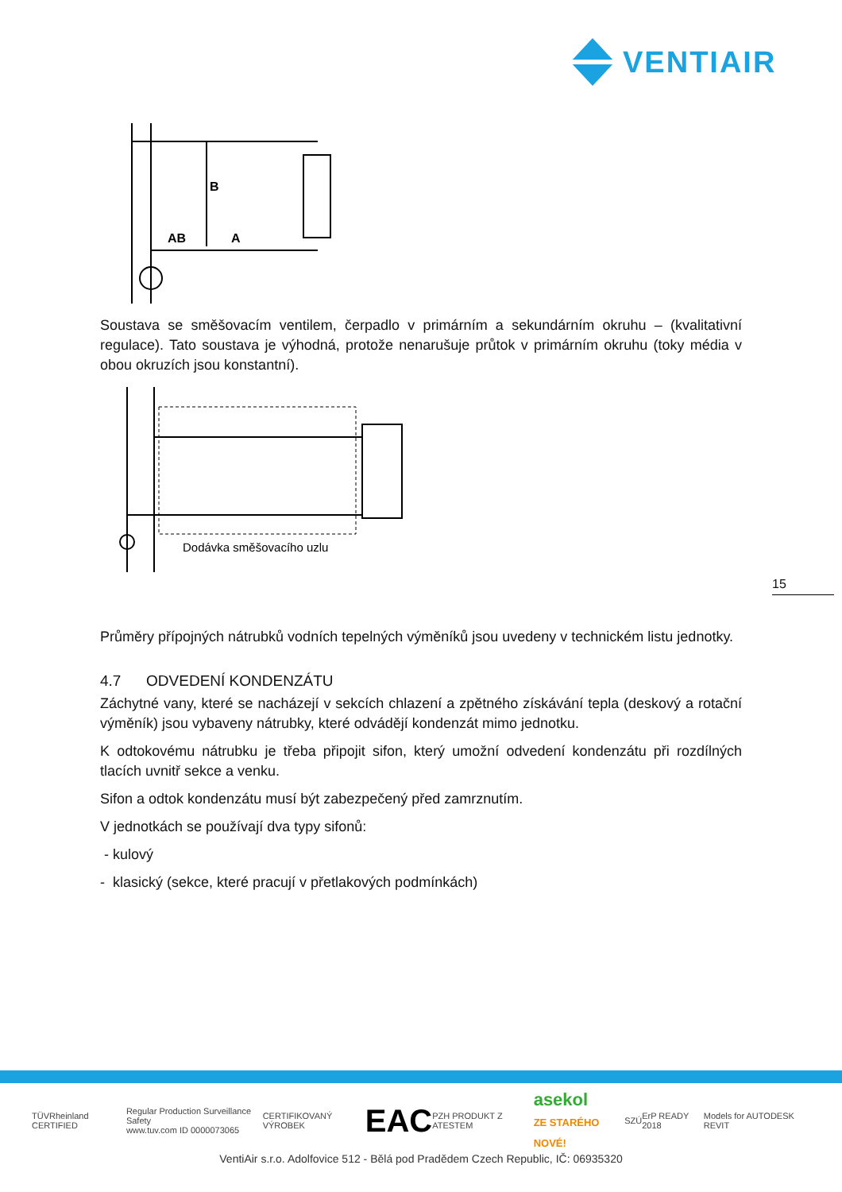VENTIAIR
B
AB
A
Soustava se směšovacím ventilem, čerpadlo v primárním a sekundárním okruhu – (kvalitativní regulace). Tato soustava je výhodná, protože nenarušuje průtok v primárním okruhu (toky média v obou okruzích jsou konstantní).
Dodávka směšovacího uzlu
Průměry přípojných nátrubků vodních tepelných výměníků jsou uvedeny v technickém listu jednotky.
4.7 ODVEDENÍ KONDENZÁTU
Záchytné vany, které se nacházejí v sekcích chlazení a zpětného získávání tepla (deskový a rotační výměník) jsou vybaveny nátrubky, které odvádějí kondenzát mimo jednotku.
K odtokovému nátrubku je třeba připojit sifon, který umožní odvedení kondenzátu při rozdílných tlacích uvnitř sekce a venku.
Sifon a odtok kondenzátu musí být zabezpečený před zamrznutím.
V jednotkách se používají dva typy sifonů:
- kulový
- klasický (sekce, které pracují v přetlakových podmínkách)
15
TÜVRheinland CERTIFIED Regular Production Surveillance Safety
www.tuv.com ID 0000073065 CERTIFIKOVANÝ VÝROBEK EAC PZH PRODUKT Z ATESTEM asekol
ZE STARÉHO NOVÉ! SZÚ ErP READY 2018 Models for AUTODESK REVIT
VentiAir s.r.o. Adolfovice 512 - Bělá pod Pradědem Czech Republic, IČ: 06935320